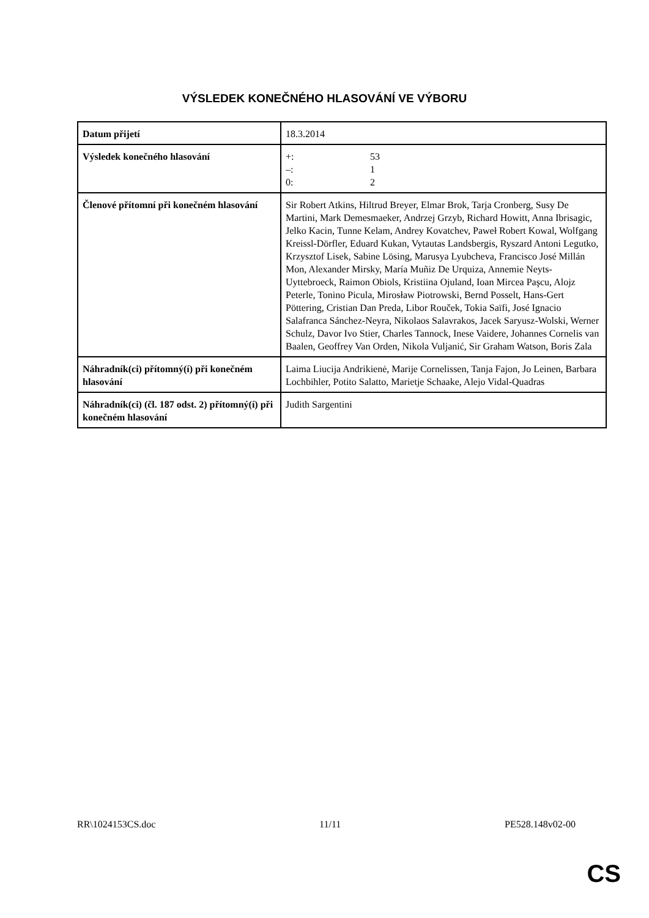VÝSLEDEK KONEČNÉHO HLASOVÁNÍ VE VÝBORU
| Datum přijetí | 18.3.2014 |
| Výsledek konečného hlasování | +: 53 –: 1 0: 2 |
| Členové přítomní při konečném hlasování | Sir Robert Atkins, Hiltrud Breyer, Elmar Brok, Tarja Cronberg, Susy De Martini, Mark Demesmaeker, Andrzej Grzyb, Richard Howitt, Anna Ibrisagic, Jelko Kacin, Tunne Kelam, Andrey Kovatchev, Paweł Robert Kowal, Wolfgang Kreissl-Dörfler, Eduard Kukan, Vytautas Landsbergis, Ryszard Antoni Legutko, Krzysztof Lisek, Sabine Lösing, Marusya Lyubcheva, Francisco José Millán Mon, Alexander Mirsky, María Muñiz De Urquiza, Annemie Neyts-Uyttebroeck, Raimon Obiols, Kristiina Ojuland, Ioan Mircea Paşcu, Alojz Peterle, Tonino Picula, Mirosław Piotrowski, Bernd Posselt, Hans-Gert Pöttering, Cristian Dan Preda, Libor Rouček, Tokia Saïfi, José Ignacio Salafranca Sánchez-Neyra, Nikolaos Salavrakos, Jacek Saryusz-Wolski, Werner Schulz, Davor Ivo Stier, Charles Tannock, Inese Vaidere, Johannes Cornelis van Baalen, Geoffrey Van Orden, Nikola Vuljanić, Sir Graham Watson, Boris Zala |
| Náhradník(ci) přítomný(í) při konečném hlasování | Laima Liucija Andrikienė, Marije Cornelissen, Tanja Fajon, Jo Leinen, Barbara Lochbihler, Potito Salatto, Marietje Schaake, Alejo Vidal-Quadras |
| Náhradník(ci) (čl. 187 odst. 2) přítomný(í) při konečném hlasování | Judith Sargentini |
RR\1024153CS.doc 11/11 PE528.148v02-00
CS